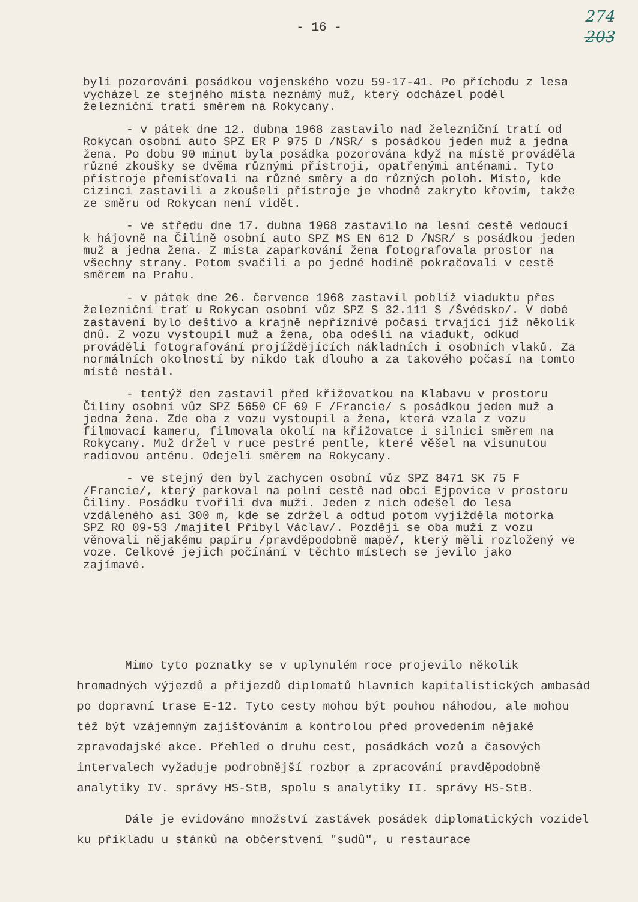274
203
- 16 -
byli pozorováni posádkou vojenského vozu 59-17-41. Po příchodu z lesa vycházel ze stejného místa neznámý muž, který odcházel podél železniční trati směrem na Rokycany.
- v pátek dne 12. dubna 1968 zastavilo nad železniční tratí od Rokycan osobní auto SPZ ER P 975 D /NSR/ s posádkou jeden muž a jedna žena. Po dobu 90 minut byla posádka pozorována když na místě prováděla různé zkoušky se dvěma různými přístroji, opatřenými anténami. Tyto přístroje přemísťovali na různé směry a do různých poloh. Místo, kde cizinci zastavili a zkoušeli přístroje je vhodně zakryto křovím, takže ze směru od Rokycan není vidět.
- ve středu dne 17. dubna 1968 zastavilo na lesní cestě vedoucí k hájovně na Čilině osobní auto SPZ MS EN 612 D /NSR/ s posádkou jeden muž a jedna žena. Z místa zaparkování žena fotografovala prostor na všechny strany. Potom svačili a po jedné hodině pokračovali v cestě směrem na Prahu.
- v pátek dne 26. července 1968 zastavil poblíž viaduktu přes železniční trať u Rokycan osobní vůz SPZ S 32.111 S /Švédsko/. V době zastavení bylo deštivo a krajně nepříznivé počasí trvající již několik dnů. Z vozu vystoupil muž a žena, oba odešli na viadukt, odkud prováděli fotografování projíždějících nákladních i osobních vlaků. Za normálních okolností by nikdo tak dlouho a za takového počasí na tomto místě nestál.
- tentýž den zastavil před křižovatkou na Klabavu v prostoru Čiliny osobní vůz SPZ 5650 CF 69 F /Francie/ s posádkou jeden muž a jedna žena. Zde oba z vozu vystoupil a žena, která vzala z vozu filmovací kameru, filmovala okolí na křižovatce i silnici směrem na Rokycany. Muž držel v ruce pestré pentle, které věšel na visunutou radiovou anténu. Odejeli směrem na Rokycany.
- ve stejný den byl zachycen osobní vůz SPZ 8471 SK 75 F /Francie/, který parkoval na polní cestě nad obcí Ejpovice v prostoru Čiliny. Posádku tvořili dva muži. Jeden z nich odešel do lesa vzdáleného asi 300 m, kde se zdržel a odtud potom vyjížděla motorka SPZ RO 09-53 /majitel Přibyl Václav/. Později se oba muži z vozu věnovali nějakému papíru /pravděpodobně mapě/, který měli rozložený ve voze. Celkové jejich počínání v těchto místech se jevilo jako zajímavé.
Mimo tyto poznatky se v uplynulém roce projevilo několik hromadných výjezdů a příjezdů diplomatů hlavních kapitalistických ambasád po dopravní trase E-12. Tyto cesty mohou být pouhou náhodou, ale mohou též být vzájemným zajišťováním a kontrolou před provedením nějaké zpravodajské akce. Přehled o druhu cest, posádkách vozů a časových intervalech vyžaduje podrobnější rozbor a zpracování pravděpodobně analytiky IV. správy HS-StB, spolu s analytiky II. správy HS-StB.
Dále je evidováno množství zastávek posádek diplomatických vozidel ku příkladu u stánků na občerstvení "sudů", u restaurace